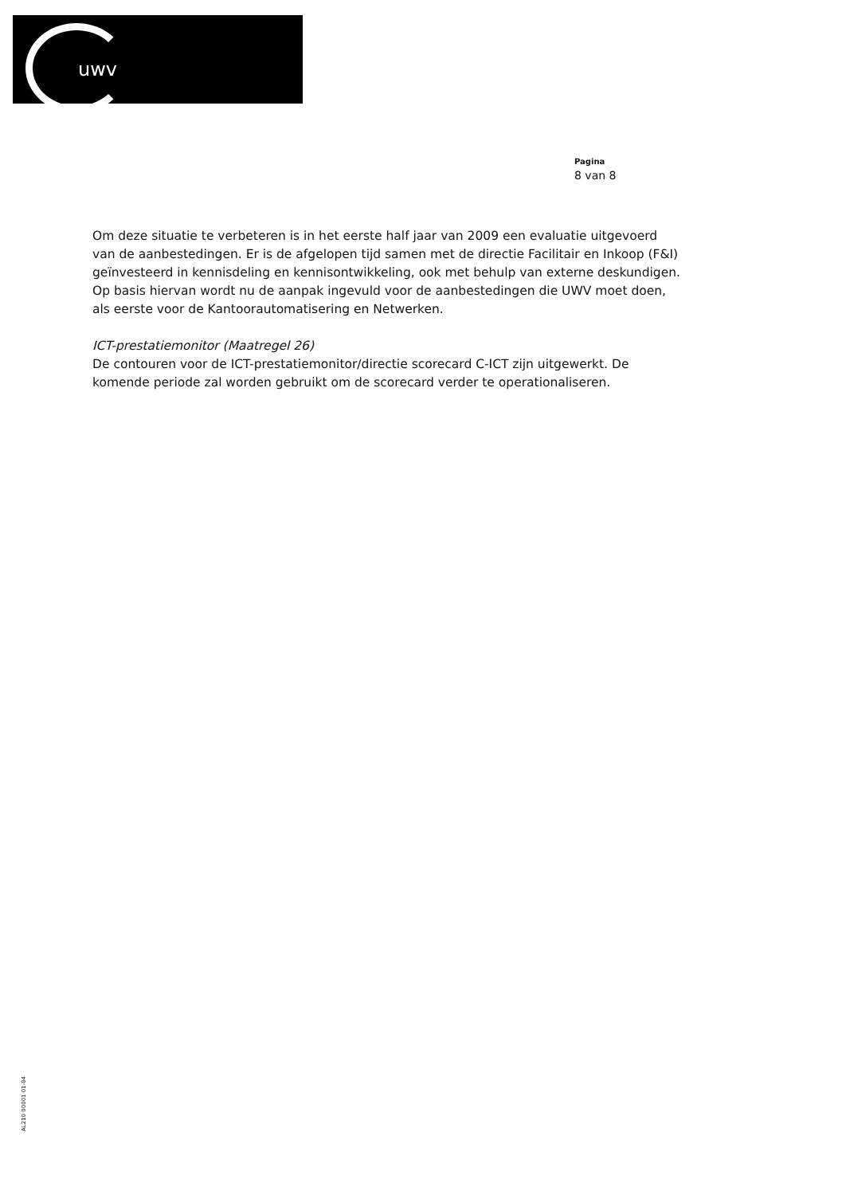uwv
Pagina
8 van 8
Om deze situatie te verbeteren is in het eerste half jaar van 2009 een evaluatie uitgevoerd van de aanbestedingen. Er is de afgelopen tijd samen met de directie Facilitair en Inkoop (F&I) geïnvesteerd in kennisdeling en kennisontwikkeling, ook met behulp van externe deskundigen. Op basis hiervan wordt nu de aanpak ingevuld voor de aanbestedingen die UWV moet doen, als eerste voor de Kantoorautomatisering en Netwerken.
ICT-prestatiemonitor (Maatregel 26)
De contouren voor de ICT-prestatiemonitor/directie scorecard C-ICT zijn uitgewerkt. De komende periode zal worden gebruikt om de scorecard verder te operationaliseren.
AL210 00001 01-04